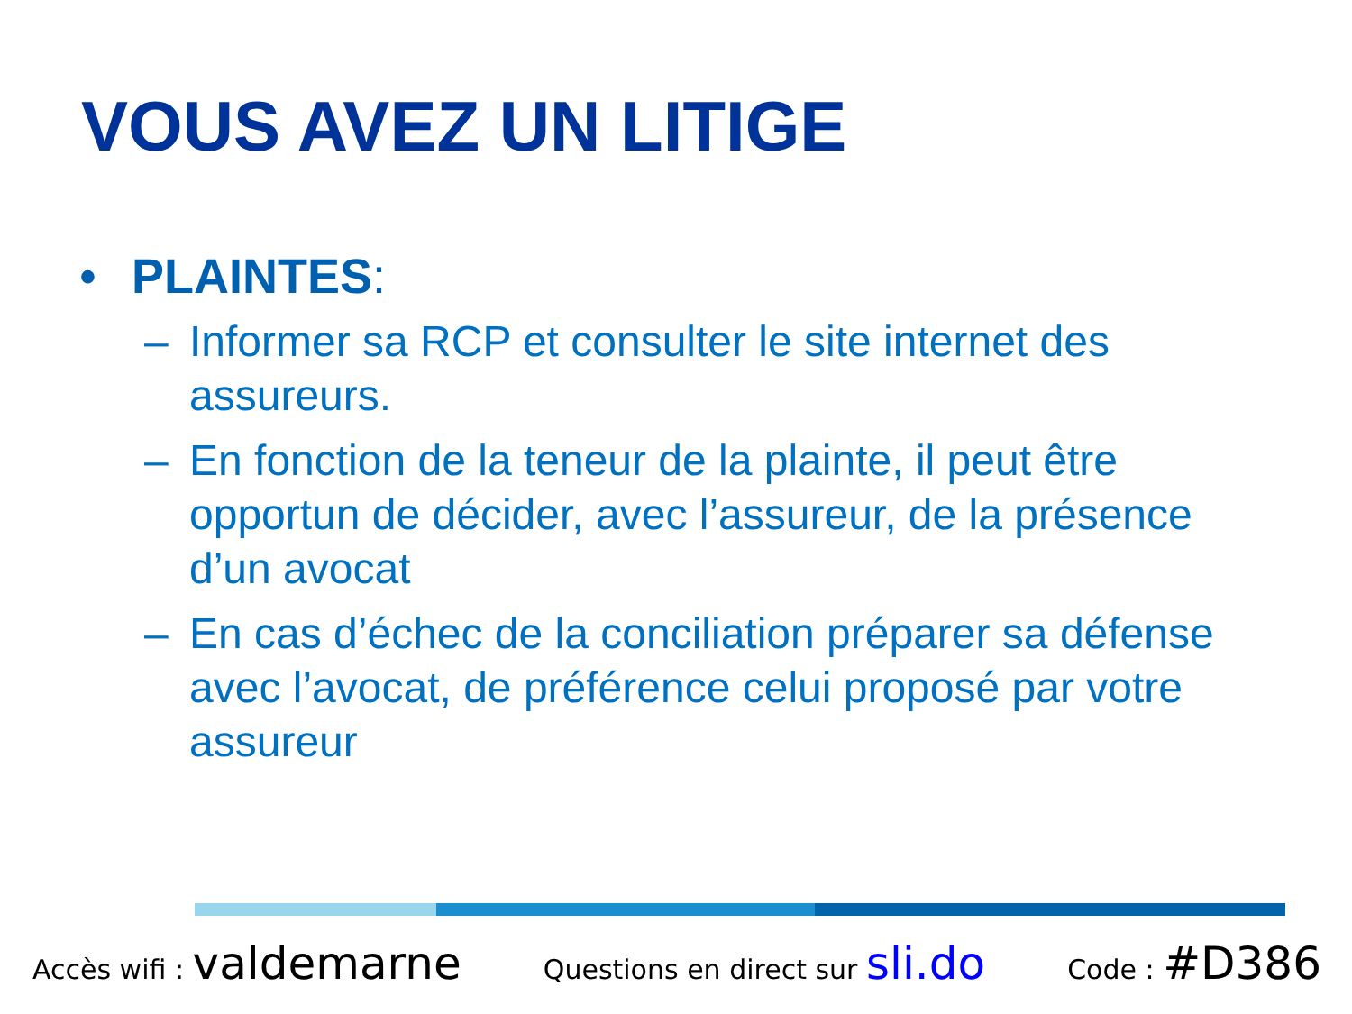VOUS AVEZ UN LITIGE
• PLAINTES:
– Informer sa RCP et consulter le site internet des assureurs.
– En fonction de la teneur de la plainte, il peut être opportun de décider, avec l’assureur, de la présence d’un avocat
– En cas d’échec de la conciliation préparer sa défense avec l’avocat, de préférence celui proposé par votre assureur
Accès wifi : valdemarne Questions en direct sur sli.do Code : #D386